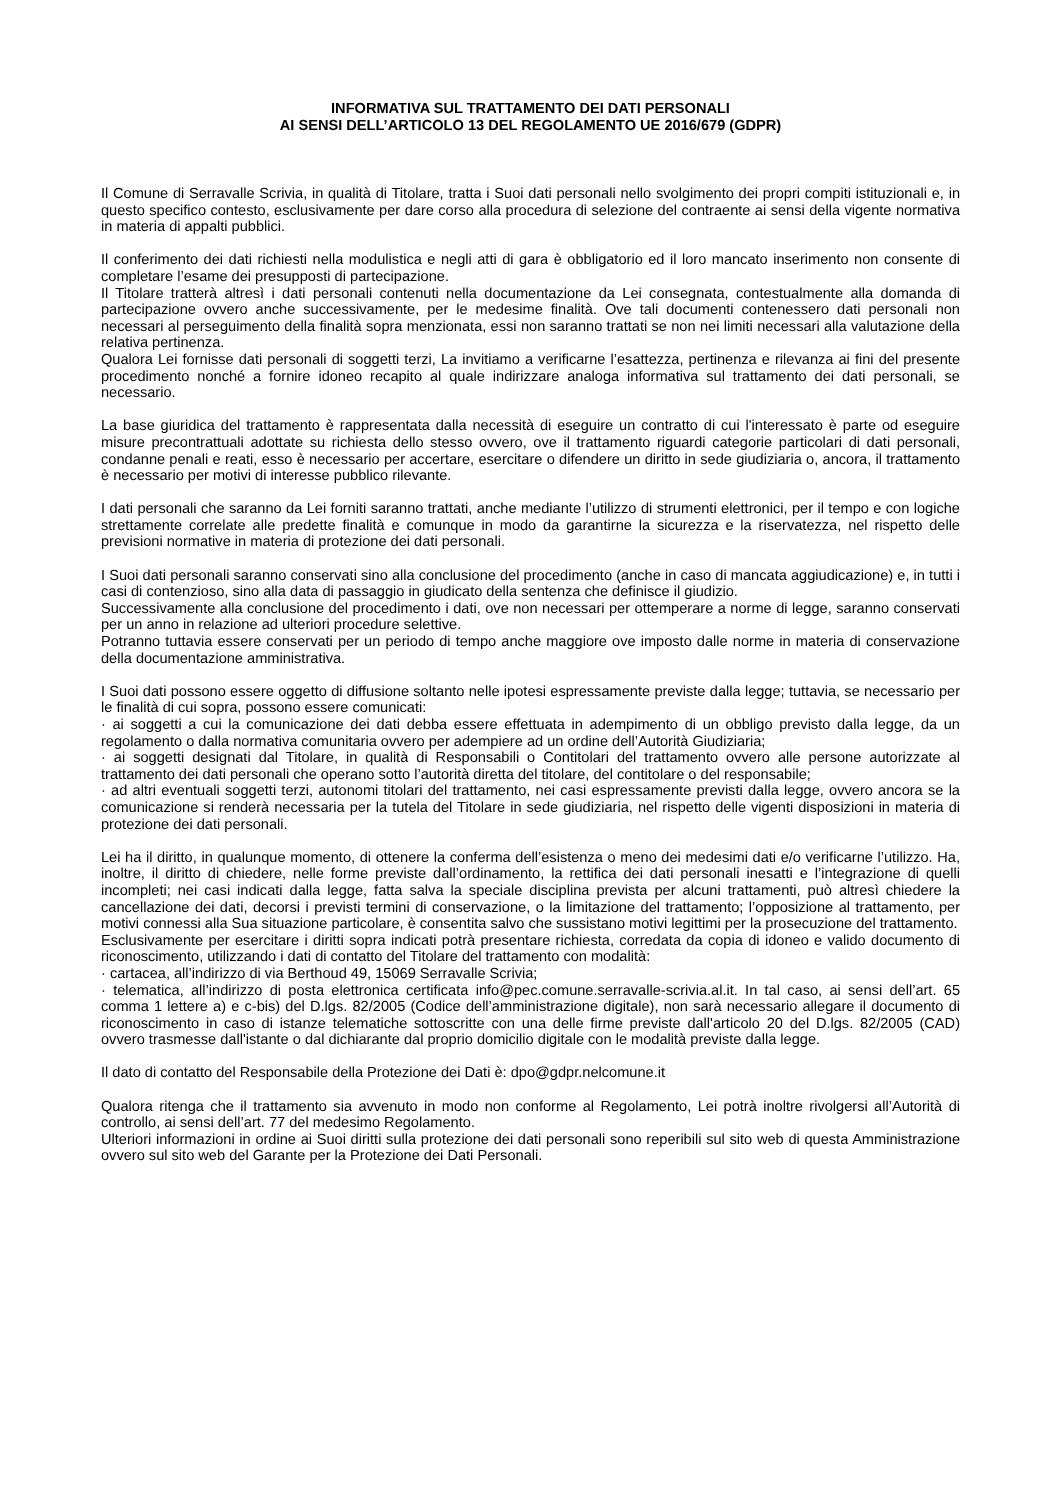INFORMATIVA SUL TRATTAMENTO DEI DATI PERSONALI
AI SENSI DELL’ARTICOLO 13 DEL REGOLAMENTO UE 2016/679 (GDPR)
Il Comune di Serravalle Scrivia, in qualità di Titolare, tratta i Suoi dati personali nello svolgimento dei propri compiti istituzionali e, in questo specifico contesto, esclusivamente per dare corso alla procedura di selezione del contraente ai sensi della vigente normativa in materia di appalti pubblici.
Il conferimento dei dati richiesti nella modulistica e negli atti di gara è obbligatorio ed il loro mancato inserimento non consente di completare l’esame dei presupposti di partecipazione.
Il Titolare tratterà altresì i dati personali contenuti nella documentazione da Lei consegnata, contestualmente alla domanda di partecipazione ovvero anche successivamente, per le medesime finalità. Ove tali documenti contenessero dati personali non necessari al perseguimento della finalità sopra menzionata, essi non saranno trattati se non nei limiti necessari alla valutazione della relativa pertinenza.
Qualora Lei fornisse dati personali di soggetti terzi, La invitiamo a verificarne l’esattezza, pertinenza e rilevanza ai fini del presente procedimento nonché a fornire idoneo recapito al quale indirizzare analoga informativa sul trattamento dei dati personali, se necessario.
La base giuridica del trattamento è rappresentata dalla necessità di eseguire un contratto di cui l'interessato è parte od eseguire misure precontrattuali adottate su richiesta dello stesso ovvero, ove il trattamento riguardi categorie particolari di dati personali, condanne penali e reati, esso è necessario per accertare, esercitare o difendere un diritto in sede giudiziaria o, ancora, il trattamento è necessario per motivi di interesse pubblico rilevante.
I dati personali che saranno da Lei forniti saranno trattati, anche mediante l’utilizzo di strumenti elettronici, per il tempo e con logiche strettamente correlate alle predette finalità e comunque in modo da garantirne la sicurezza e la riservatezza, nel rispetto delle previsioni normative in materia di protezione dei dati personali.
I Suoi dati personali saranno conservati sino alla conclusione del procedimento (anche in caso di mancata aggiudicazione) e, in tutti i casi di contenzioso, sino alla data di passaggio in giudicato della sentenza che definisce il giudizio.
Successivamente alla conclusione del procedimento i dati, ove non necessari per ottemperare a norme di legge, saranno conservati per un anno in relazione ad ulteriori procedure selettive.
Potranno tuttavia essere conservati per un periodo di tempo anche maggiore ove imposto dalle norme in materia di conservazione della documentazione amministrativa.
I Suoi dati possono essere oggetto di diffusione soltanto nelle ipotesi espressamente previste dalla legge; tuttavia, se necessario per le finalità di cui sopra, possono essere comunicati:
· ai soggetti a cui la comunicazione dei dati debba essere effettuata in adempimento di un obbligo previsto dalla legge, da un regolamento o dalla normativa comunitaria ovvero per adempiere ad un ordine dell’Autorità Giudiziaria;
· ai soggetti designati dal Titolare, in qualità di Responsabili o Contitolari del trattamento ovvero alle persone autorizzate al trattamento dei dati personali che operano sotto l’autorità diretta del titolare, del contitolare o del responsabile;
· ad altri eventuali soggetti terzi, autonomi titolari del trattamento, nei casi espressamente previsti dalla legge, ovvero ancora se la comunicazione si renderà necessaria per la tutela del Titolare in sede giudiziaria, nel rispetto delle vigenti disposizioni in materia di protezione dei dati personali.
Lei ha il diritto, in qualunque momento, di ottenere la conferma dell’esistenza o meno dei medesimi dati e/o verificarne l’utilizzo. Ha, inoltre, il diritto di chiedere, nelle forme previste dall’ordinamento, la rettifica dei dati personali inesatti e l’integrazione di quelli incompleti; nei casi indicati dalla legge, fatta salva la speciale disciplina prevista per alcuni trattamenti, può altresì chiedere la cancellazione dei dati, decorsi i previsti termini di conservazione, o la limitazione del trattamento; l’opposizione al trattamento, per motivi connessi alla Sua situazione particolare, è consentita salvo che sussistano motivi legittimi per la prosecuzione del trattamento.
Esclusivamente per esercitare i diritti sopra indicati potrà presentare richiesta, corredata da copia di idoneo e valido documento di riconoscimento, utilizzando i dati di contatto del Titolare del trattamento con modalità:
· cartacea, all’indirizzo di via Berthoud 49, 15069 Serravalle Scrivia;
· telematica, all’indirizzo di posta elettronica certificata info@pec.comune.serravalle-scrivia.al.it. In tal caso, ai sensi dell’art. 65 comma 1 lettere a) e c-bis) del D.lgs. 82/2005 (Codice dell’amministrazione digitale), non sarà necessario allegare il documento di riconoscimento in caso di istanze telematiche sottoscritte con una delle firme previste dall'articolo 20 del D.lgs. 82/2005 (CAD) ovvero trasmesse dall'istante o dal dichiarante dal proprio domicilio digitale con le modalità previste dalla legge.
Il dato di contatto del Responsabile della Protezione dei Dati è: dpo@gdpr.nelcomune.it
Qualora ritenga che il trattamento sia avvenuto in modo non conforme al Regolamento, Lei potrà inoltre rivolgersi all’Autorità di controllo, ai sensi dell’art. 77 del medesimo Regolamento.
Ulteriori informazioni in ordine ai Suoi diritti sulla protezione dei dati personali sono reperibili sul sito web di questa Amministrazione ovvero sul sito web del Garante per la Protezione dei Dati Personali.